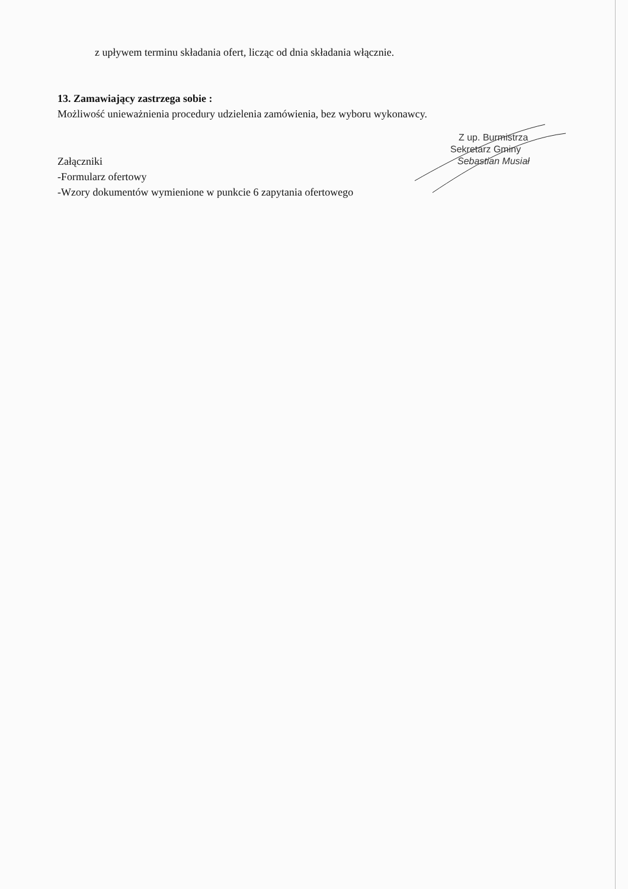z upływem terminu składania ofert, licząc od dnia składania włącznie.
13. Zamawiający zastrzega sobie :
Możliwość unieważnienia procedury udzielenia zamówienia, bez wyboru wykonawcy.
Załączniki
-Formularz ofertowy
-Wzory dokumentów wymienione w punkcie 6 zapytania ofertowego
Z up. Burmistrza
Sekretarz Gminy
Sebastian Musiał